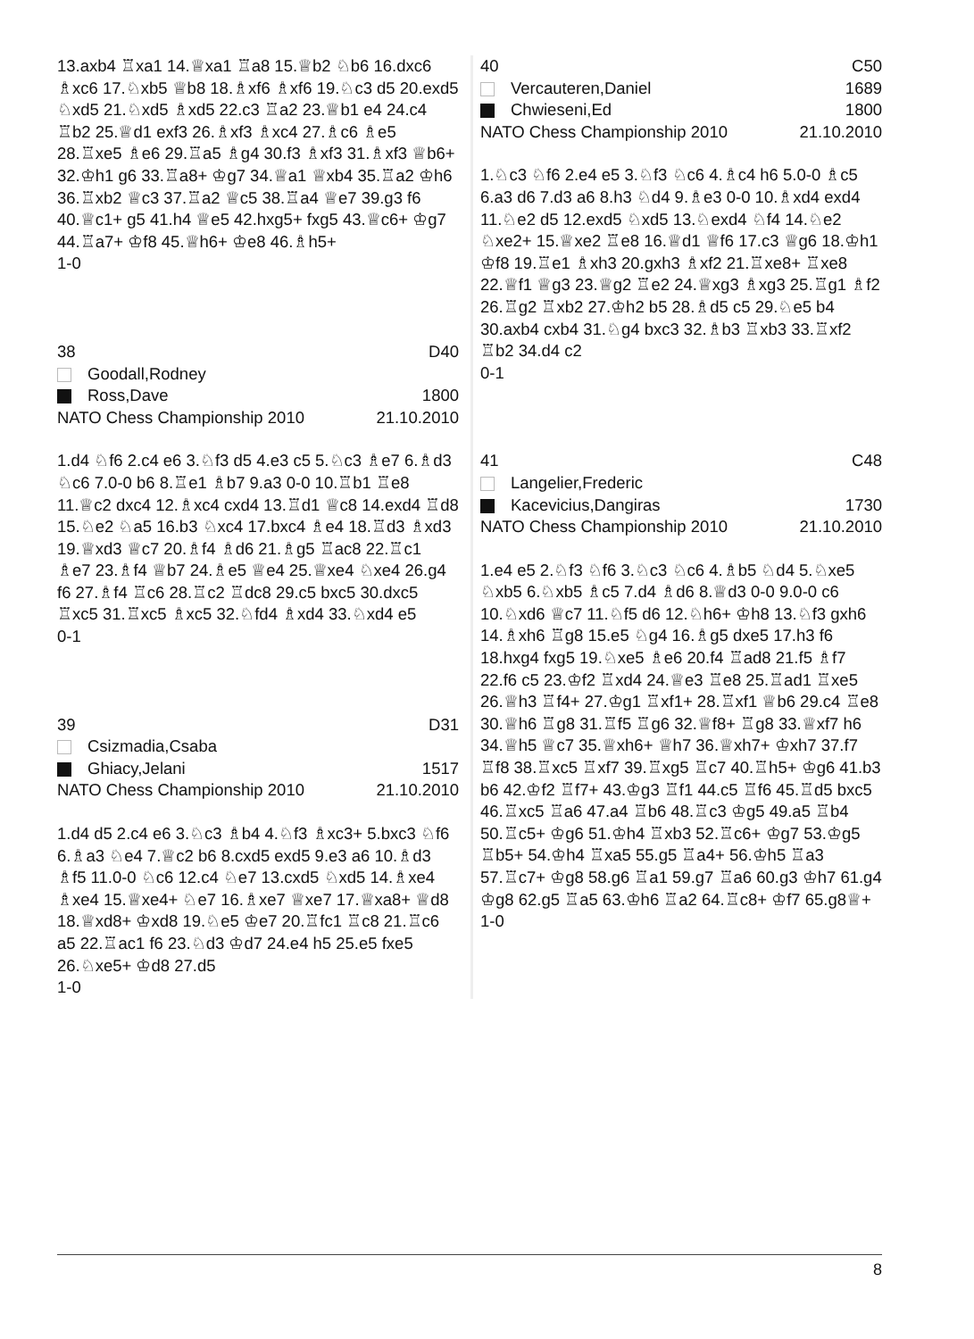13.axb4 ♖xa1 14.♕xa1 ♖a8 15.♕b2 ♘b6 16.dxc6 ♗xc6 17.♘xb5 ♕b8 18.♗xf6 ♗xf6 19.♘c3 d5 20.exd5 ♘xd5 21.♘xd5 ♗xd5 22.c3 ♖a2 23.♕b1 e4 24.c4 ♖b2 25.♕d1 exf3 26.♗xf3 ♗xc4 27.♗c6 ♗e5 28.♖xe5 ♗e6 29.♖a5 ♗g4 30.f3 ♗xf3 31.♗xf3 ♕b6+ 32.♔h1 g6 33.♖a8+ ♔g7 34.♕a1 ♕xb4 35.♖a2 ♔h6 36.♖xb2 ♕c3 37.♖a2 ♕c5 38.♖a4 ♕e7 39.g3 f6 40.♕c1+ g5 41.h4 ♕e5 42.hxg5+ fxg5 43.♕c6+ ♔g7 44.♖a7+ ♔f8 45.♕h6+ ♔e8 46.♗h5+
1-0
38 D40
Goodall,Rodney
Ross,Dave 1800
NATO Chess Championship 2010 21.10.2010
1.d4 ♘f6 2.c4 e6 3.♘f3 d5 4.e3 c5 5.♘c3 ♗e7 6.♗d3 ♘c6 7.0-0 b6 8.♖e1 ♗b7 9.a3 0-0 10.♖b1 ♖e8 11.♕c2 dxc4 12.♗xc4 cxd4 13.♖d1 ♕c8 14.exd4 ♖d8 15.♘e2 ♘a5 16.b3 ♘xc4 17.bxc4 ♗e4 18.♖d3 ♗xd3 19.♕xd3 ♕c7 20.♗f4 ♗d6 21.♗g5 ♖ac8 22.♖c1 ♗e7 23.♗f4 ♕b7 24.♗e5 ♕e4 25.♕xe4 ♘xe4 26.g4 f6 27.♗f4 ♖c6 28.♖c2 ♖dc8 29.c5 bxc5 30.dxc5 ♖xc5 31.♖xc5 ♗xc5 32.♘fd4 ♗xd4 33.♘xd4 e5
0-1
39 D31
Csizmadia,Csaba
Ghiacy,Jelani 1517
NATO Chess Championship 2010 21.10.2010
1.d4 d5 2.c4 e6 3.♘c3 ♗b4 4.♘f3 ♗xc3+ 5.bxc3 ♘f6 6.♗a3 ♘e4 7.♕c2 b6 8.cxd5 exd5 9.e3 a6 10.♗d3 ♗f5 11.0-0 ♘c6 12.c4 ♘e7 13.cxd5 ♘xd5 14.♗xe4 ♗xe4 15.♕xe4+ ♘e7 16.♗xe7 ♕xe7 17.♕xa8+ ♕d8 18.♕xd8+ ♔xd8 19.♘e5 ♔e7 20.♖fc1 ♖c8 21.♖c6 a5 22.♖ac1 f6 23.♘d3 ♔d7 24.e4 h5 25.e5 fxe5 26.♘xe5+ ♔d8 27.d5
1-0
40 C50
Vercauteren,Daniel 1689
Chwieseni,Ed 1800
NATO Chess Championship 2010 21.10.2010
1.♘c3 ♘f6 2.e4 e5 3.♘f3 ♘c6 4.♗c4 h6 5.0-0 ♗c5 6.a3 d6 7.d3 a6 8.h3 ♘d4 9.♗e3 0-0 10.♗xd4 exd4 11.♘e2 d5 12.exd5 ♘xd5 13.♘exd4 ♘f4 14.♘e2 ♘xe2+ 15.♕xe2 ♖e8 16.♕d1 ♕f6 17.c3 ♕g6 18.♔h1 ♔f8 19.♖e1 ♗xh3 20.gxh3 ♗xf2 21.♖xe8+ ♖xe8 22.♕f1 ♕g3 23.♕g2 ♖e2 24.♕xg3 ♗xg3 25.♖g1 ♗f2 26.♖g2 ♖xb2 27.♔h2 b5 28.♗d5 c5 29.♘e5 b4 30.axb4 cxb4 31.♘g4 bxc3 32.♗b3 ♖xb3 33.♖xf2 ♖b2 34.d4 c2
0-1
41 C48
Langelier,Frederic
Kacevicius,Dangiras 1730
NATO Chess Championship 2010 21.10.2010
1.e4 e5 2.♘f3 ♘f6 3.♘c3 ♘c6 4.♗b5 ♘d4 5.♘xe5 ♘xb5 6.♘xb5 ♗c5 7.d4 ♗d6 8.♕d3 0-0 9.0-0 c6 10.♘xd6 ♕c7 11.♘f5 d6 12.♘h6+ ♔h8 13.♘f3 gxh6 14.♗xh6 ♖g8 15.e5 ♘g4 16.♗g5 dxe5 17.h3 f6 18.hxg4 fxg5 19.♘xe5 ♗e6 20.f4 ♖ad8 21.f5 ♗f7 22.f6 c5 23.♔f2 ♖xd4 24.♕e3 ♖e8 25.♖ad1 ♖xe5 26.♕h3 ♖f4+ 27.♔g1 ♖xf1+ 28.♖xf1 ♕b6 29.c4 ♖e8 30.♕h6 ♖g8 31.♖f5 ♖g6 32.♕f8+ ♖g8 33.♕xf7 h6 34.♕h5 ♕c7 35.♕xh6+ ♕h7 36.♕xh7+ ♔xh7 37.f7 ♖f8 38.♖xc5 ♖xf7 39.♖xg5 ♖c7 40.♖h5+ ♔g6 41.b3 b6 42.♔f2 ♖f7+ 43.♔g3 ♖f1 44.c5 ♖f6 45.♖d5 bxc5 46.♖xc5 ♖a6 47.a4 ♖b6 48.♖c3 ♔g5 49.a5 ♖b4 50.♖c5+ ♔g6 51.♔h4 ♖xb3 52.♖c6+ ♔g7 53.♔g5 ♖b5+ 54.♔h4 ♖xa5 55.g5 ♖a4+ 56.♔h5 ♖a3 57.♖c7+ ♔g8 58.g6 ♖a1 59.g7 ♖a6 60.g3 ♔h7 61.g4 ♔g8 62.g5 ♖a5 63.♔h6 ♖a2 64.♖c8+ ♔f7 65.g8♕+
1-0
8